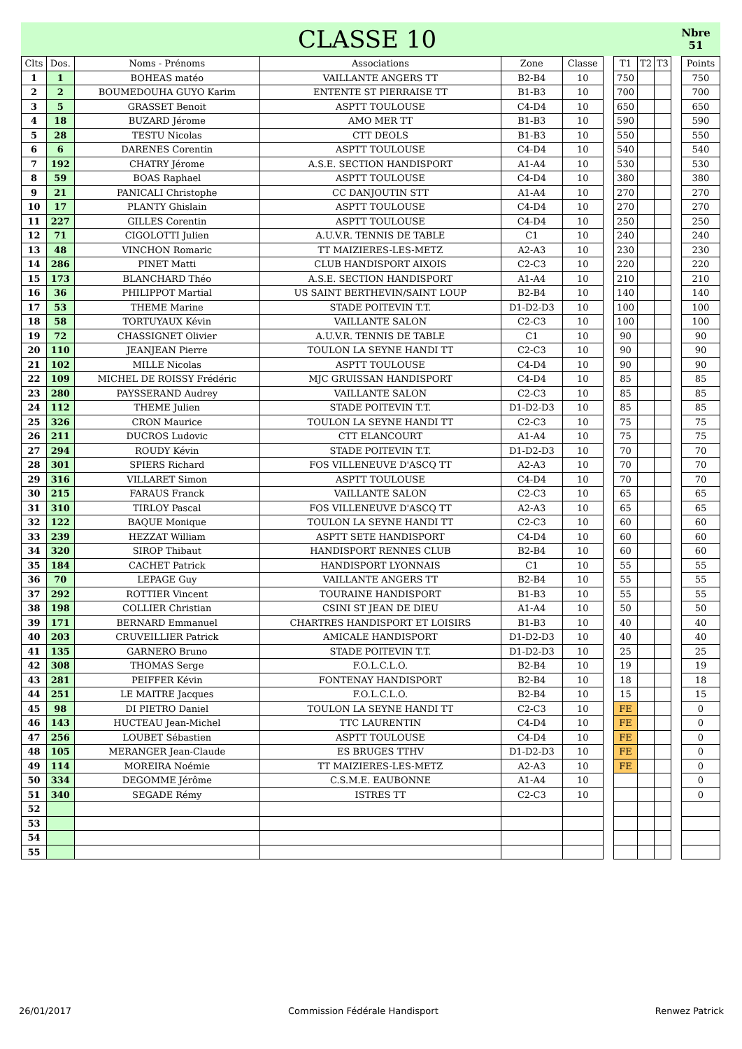CLASSE 10
Nbre
51
| Clts | Dos. | Noms - Prénoms | Associations | Zone | Classe | | T1 | T2 | T3 | | Points |
| --- | --- | --- | --- | --- | --- | --- | --- | --- | --- | --- | --- |
| 1 | 1 | BOHEAS matéo | VAILLANTE ANGERS TT | B2-B4 | 10 | | 750 | | | | 750 |
| 2 | 2 | BOUMEDOUHA GUYO Karim | ENTENTE ST PIERRAISE TT | B1-B3 | 10 | | 700 | | | | 700 |
| 3 | 5 | GRASSET Benoit | ASPTT TOULOUSE | C4-D4 | 10 | | 650 | | | | 650 |
| 4 | 18 | BUZARD Jérome | AMO MER TT | B1-B3 | 10 | | 590 | | | | 590 |
| 5 | 28 | TESTU Nicolas | CTT DEOLS | B1-B3 | 10 | | 550 | | | | 550 |
| 6 | 6 | DARENES Corentin | ASPTT TOULOUSE | C4-D4 | 10 | | 540 | | | | 540 |
| 7 | 192 | CHATRY Jérome | A.S.E. SECTION HANDISPORT | A1-A4 | 10 | | 530 | | | | 530 |
| 8 | 59 | BOAS Raphael | ASPTT TOULOUSE | C4-D4 | 10 | | 380 | | | | 380 |
| 9 | 21 | PANICALI Christophe | CC DANJOUTIN STT | A1-A4 | 10 | | 270 | | | | 270 |
| 10 | 17 | PLANTY Ghislain | ASPTT TOULOUSE | C4-D4 | 10 | | 270 | | | | 270 |
| 11 | 227 | GILLES Corentin | ASPTT TOULOUSE | C4-D4 | 10 | | 250 | | | | 250 |
| 12 | 71 | CIGOLOTTI Julien | A.U.V.R. TENNIS DE TABLE | C1 | 10 | | 240 | | | | 240 |
| 13 | 48 | VINCHON Romaric | TT MAIZIERES-LES-METZ | A2-A3 | 10 | | 230 | | | | 230 |
| 14 | 286 | PINET Matti | CLUB HANDISPORT AIXOIS | C2-C3 | 10 | | 220 | | | | 220 |
| 15 | 173 | BLANCHARD Théo | A.S.E. SECTION HANDISPORT | A1-A4 | 10 | | 210 | | | | 210 |
| 16 | 36 | PHILIPPOT Martial | US SAINT BERTHEVIN/SAINT LOUP | B2-B4 | 10 | | 140 | | | | 140 |
| 17 | 53 | THEME Marine | STADE POITEVIN T.T. | D1-D2-D3 | 10 | | 100 | | | | 100 |
| 18 | 58 | TORTUYAUX Kévin | VAILLANTE SALON | C2-C3 | 10 | | 100 | | | | 100 |
| 19 | 72 | CHASSIGNET Olivier | A.U.V.R. TENNIS DE TABLE | C1 | 10 | | 90 | | | | 90 |
| 20 | 110 | JEANJEAN Pierre | TOULON LA SEYNE HANDI TT | C2-C3 | 10 | | 90 | | | | 90 |
| 21 | 102 | MILLE Nicolas | ASPTT TOULOUSE | C4-D4 | 10 | | 90 | | | | 90 |
| 22 | 109 | MICHEL DE ROISSY Frédéric | MJC GRUISSAN HANDISPORT | C4-D4 | 10 | | 85 | | | | 85 |
| 23 | 280 | PAYSSERAND Audrey | VAILLANTE SALON | C2-C3 | 10 | | 85 | | | | 85 |
| 24 | 112 | THEME Julien | STADE POITEVIN T.T. | D1-D2-D3 | 10 | | 85 | | | | 85 |
| 25 | 326 | CRON Maurice | TOULON LA SEYNE HANDI TT | C2-C3 | 10 | | 75 | | | | 75 |
| 26 | 211 | DUCROS Ludovic | CTT ELANCOURT | A1-A4 | 10 | | 75 | | | | 75 |
| 27 | 294 | ROUDY Kévin | STADE POITEVIN T.T. | D1-D2-D3 | 10 | | 70 | | | | 70 |
| 28 | 301 | SPIERS Richard | FOS VILLENEUVE D'ASCQ TT | A2-A3 | 10 | | 70 | | | | 70 |
| 29 | 316 | VILLARET Simon | ASPTT TOULOUSE | C4-D4 | 10 | | 70 | | | | 70 |
| 30 | 215 | FARAUS Franck | VAILLANTE SALON | C2-C3 | 10 | | 65 | | | | 65 |
| 31 | 310 | TIRLOY Pascal | FOS VILLENEUVE D'ASCQ TT | A2-A3 | 10 | | 65 | | | | 65 |
| 32 | 122 | BAQUE Monique | TOULON LA SEYNE HANDI TT | C2-C3 | 10 | | 60 | | | | 60 |
| 33 | 239 | HEZZAT William | ASPTT SETE HANDISPORT | C4-D4 | 10 | | 60 | | | | 60 |
| 34 | 320 | SIROP Thibaut | HANDISPORT RENNES CLUB | B2-B4 | 10 | | 60 | | | | 60 |
| 35 | 184 | CACHET Patrick | HANDISPORT LYONNAIS | C1 | 10 | | 55 | | | | 55 |
| 36 | 70 | LEPAGE Guy | VAILLANTE ANGERS TT | B2-B4 | 10 | | 55 | | | | 55 |
| 37 | 292 | ROTTIER Vincent | TOURAINE HANDISPORT | B1-B3 | 10 | | 55 | | | | 55 |
| 38 | 198 | COLLIER Christian | CSINI ST JEAN DE DIEU | A1-A4 | 10 | | 50 | | | | 50 |
| 39 | 171 | BERNARD Emmanuel | CHARTRES HANDISPORT ET LOISIRS | B1-B3 | 10 | | 40 | | | | 40 |
| 40 | 203 | CRUVEILLIER Patrick | AMICALE HANDISPORT | D1-D2-D3 | 10 | | 40 | | | | 40 |
| 41 | 135 | GARNERO Bruno | STADE POITEVIN T.T. | D1-D2-D3 | 10 | | 25 | | | | 25 |
| 42 | 308 | THOMAS Serge | F.O.L.C.L.O. | B2-B4 | 10 | | 19 | | | | 19 |
| 43 | 281 | PEIFFER Kévin | FONTENAY HANDISPORT | B2-B4 | 10 | | 18 | | | | 18 |
| 44 | 251 | LE MAITRE Jacques | F.O.L.C.L.O. | B2-B4 | 10 | | 15 | | | | 15 |
| 45 | 98 | DI PIETRO Daniel | TOULON LA SEYNE HANDI TT | C2-C3 | 10 | | FE | | | | 0 |
| 46 | 143 | HUCTEAU Jean-Michel | TTC LAURENTIN | C4-D4 | 10 | | FE | | | | 0 |
| 47 | 256 | LOUBET Sébastien | ASPTT TOULOUSE | C4-D4 | 10 | | FE | | | | 0 |
| 48 | 105 | MERANGER Jean-Claude | ES BRUGES TTHV | D1-D2-D3 | 10 | | FE | | | | 0 |
| 49 | 114 | MOREIRA Noémie | TT MAIZIERES-LES-METZ | A2-A3 | 10 | | FE | | | | 0 |
| 50 | 334 | DEGOMME Jérôme | C.S.M.E. EAUBONNE | A1-A4 | 10 | | | | | | 0 |
| 51 | 340 | SEGADE Rémy | ISTRES TT | C2-C3 | 10 | | | | | | 0 |
| 52 | | | | | | | | | | | |
| 53 | | | | | | | | | | | |
| 54 | | | | | | | | | | | |
| 55 | | | | | | | | | | | |
26/01/2017 Commission Fédérale Handisport Renwez Patrick